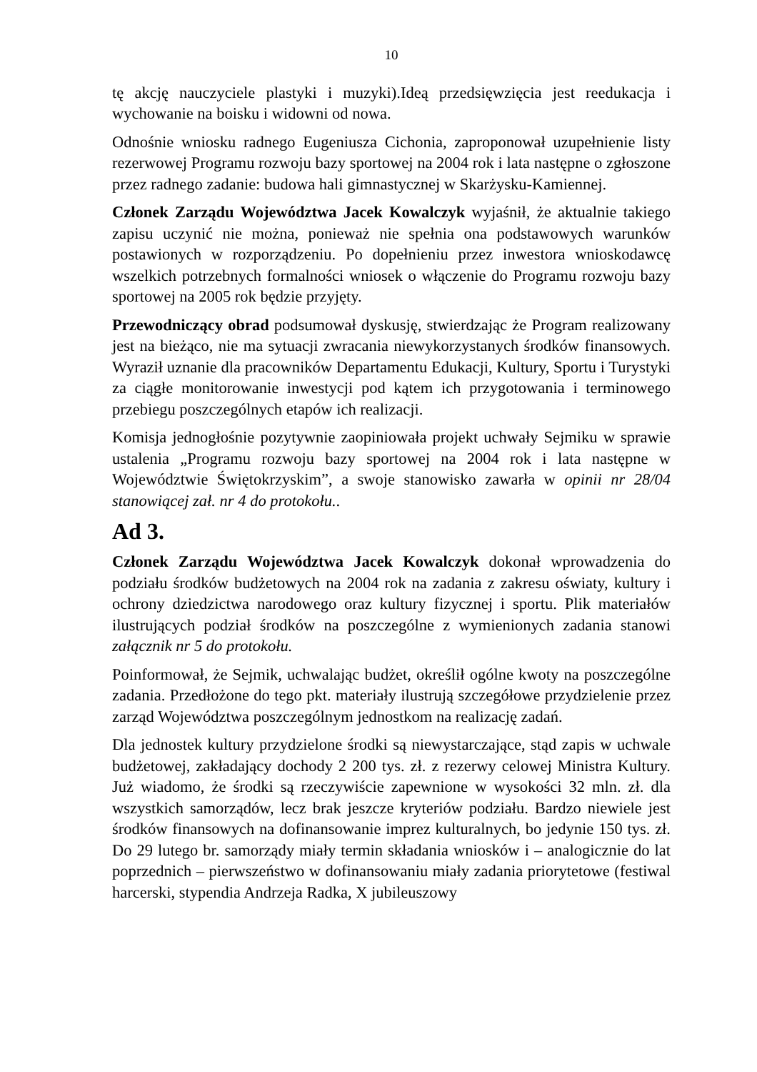10
tę akcję nauczyciele plastyki i muzyki).Ideą przedsięwzięcia jest reedukacja i wychowanie na boisku i widowni od nowa.
Odnośnie wniosku radnego Eugeniusza Cichonia, zaproponował uzupełnienie listy rezerwowej Programu rozwoju bazy sportowej na 2004 rok i lata następne o zgłoszone przez radnego zadanie: budowa hali gimnastycznej w Skarżysku-Kamiennej.
Członek Zarządu Województwa Jacek Kowalczyk wyjaśnił, że aktualnie takiego zapisu uczynić nie można, ponieważ nie spełnia ona podstawowych warunków postawionych w rozporządzeniu. Po dopełnieniu przez inwestora wnioskodawcę wszelkich potrzebnych formalności wniosek o włączenie do Programu rozwoju bazy sportowej na 2005 rok będzie przyjęty.
Przewodniczący obrad podsumował dyskusję, stwierdzając że Program realizowany jest na bieżąco, nie ma sytuacji zwracania niewykorzystanych środków finansowych. Wyraził uznanie dla pracowników Departamentu Edukacji, Kultury, Sportu i Turystyki za ciągłe monitorowanie inwestycji pod kątem ich przygotowania i terminowego przebiegu poszczególnych etapów ich realizacji.
Komisja jednogłośnie pozytywnie zaopiniowała projekt uchwały Sejmiku w sprawie ustalenia „Programu rozwoju bazy sportowej na 2004 rok i lata następne w Województwie Świętokrzyskim”, a swoje stanowisko zawarła w opinii nr 28/04 stanowiącej zał. nr 4 do protokołu..
Ad 3.
Członek Zarządu Województwa Jacek Kowalczyk dokonał wprowadzenia do podziału środków budżetowych na 2004 rok na zadania z zakresu oświaty, kultury i ochrony dziedzictwa narodowego oraz kultury fizycznej i sportu. Plik materiałów ilustrujących podział środków na poszczególne z wymienionych zadania stanowi załącznik nr 5 do protokołu.
Poinformował, że Sejmik, uchwalając budżet, określił ogólne kwoty na poszczególne zadania. Przedłożone do tego pkt. materiały ilustrują szczegółowe przydzielenie przez zarząd Województwa poszczególnym jednostkom na realizację zadań.
Dla jednostek kultury przydzielone środki są niewystarczające, stąd zapis w uchwale budżetowej, zakładający dochody 2 200 tys. zł. z rezerwy celowej Ministra Kultury. Już wiadomo, że środki są rzeczywiście zapewnione w wysokości 32 mln. zł. dla wszystkich samorządów, lecz brak jeszcze kryteriów podziału. Bardzo niewiele jest środków finansowych na dofinansowanie imprez kulturalnych, bo jedynie 150 tys. zł. Do 29 lutego br. samorządy miały termin składania wniosków i – analogicznie do lat poprzednich – pierwszeństwo w dofinansowaniu miały zadania priorytetowe (festiwal harcerski, stypendia Andrzeja Radka, X jubileuszowy